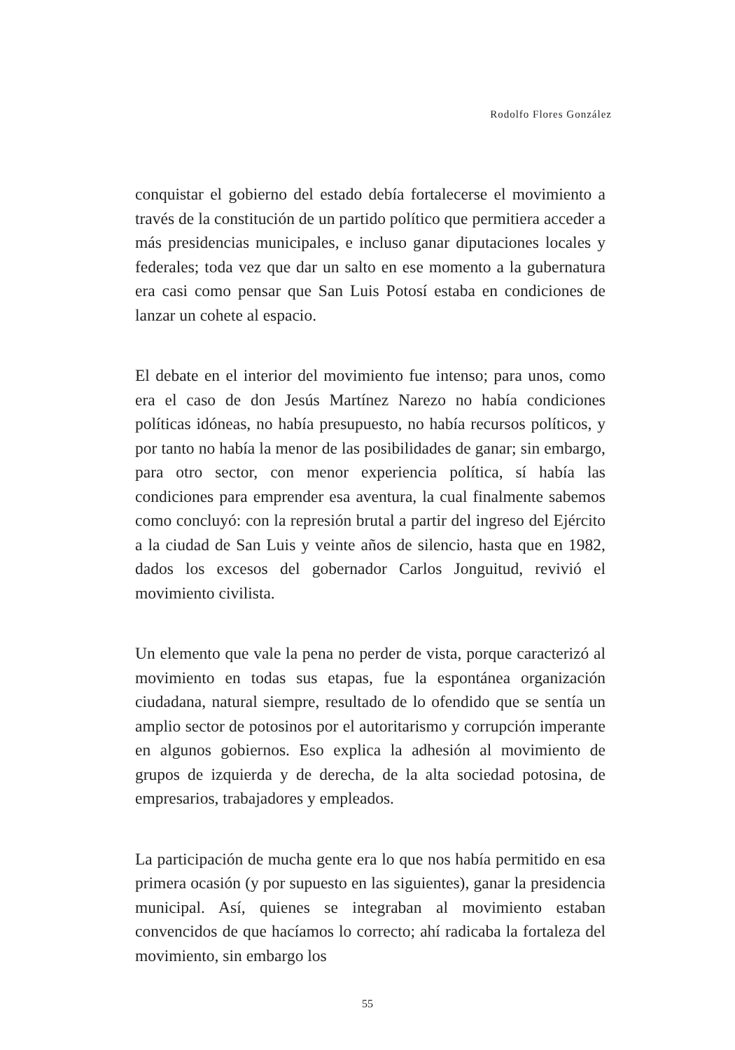Rodolfo Flores González
conquistar el gobierno del estado debía fortalecerse el movimiento a través de la constitución de un partido político que permitiera acceder a más presidencias municipales, e incluso ganar diputaciones locales y federales; toda vez que dar un salto en ese momento a la gubernatura era casi como pensar que San Luis Potosí estaba en condiciones de lanzar un cohete al espacio.
El debate en el interior del movimiento fue intenso; para unos, como era el caso de don Jesús Martínez Narezo no había condiciones políticas idóneas, no había presupuesto, no había recursos políticos, y por tanto no había la menor de las posibilidades de ganar; sin embargo, para otro sector, con menor experiencia política, sí había las condiciones para emprender esa aventura, la cual finalmente sabemos como concluyó: con la represión brutal a partir del ingreso del Ejército a la ciudad de San Luis y veinte años de silencio, hasta que en 1982, dados los excesos del gobernador Carlos Jonguitud, revivió el movimiento civilista.
Un elemento que vale la pena no perder de vista, porque caracterizó al movimiento en todas sus etapas, fue la espontánea organización ciudadana, natural siempre, resultado de lo ofendido que se sentía un amplio sector de potosinos por el autoritarismo y corrupción imperante en algunos gobiernos. Eso explica la adhesión al movimiento de grupos de izquierda y de derecha, de la alta sociedad potosina, de empresarios, trabajadores y empleados.
La participación de mucha gente era lo que nos había permitido en esa primera ocasión (y por supuesto en las siguientes), ganar la presidencia municipal. Así, quienes se integraban al movimiento estaban convencidos de que hacíamos lo correcto; ahí radicaba la fortaleza del movimiento, sin embargo los
55